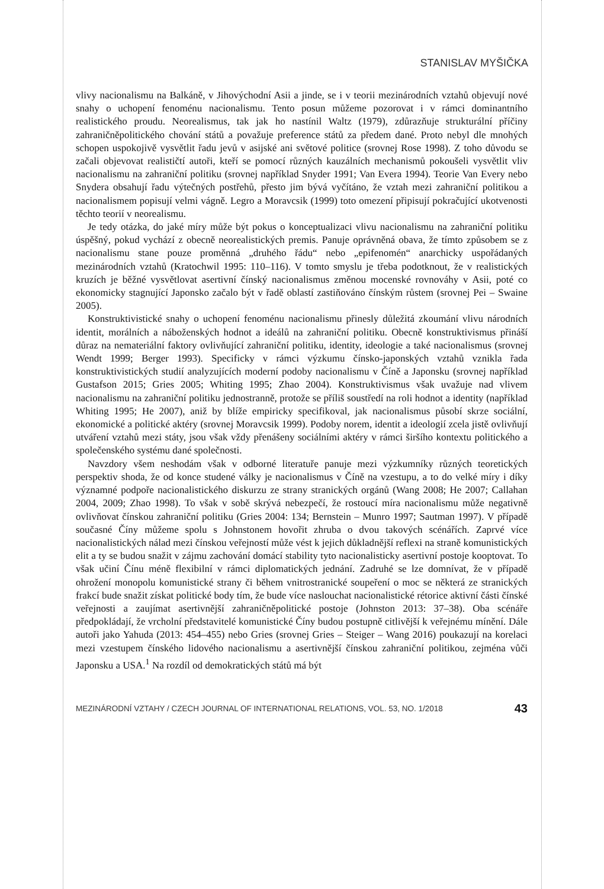STANISLAV MYŠIČKA
vlivy nacionalismu na Balkáně, v Jihovýchodní Asii a jinde, se i v teorii mezinárodních vztahů objevují nové snahy o uchopení fenoménu nacionalismu. Tento posun můžeme pozorovat i v rámci dominantního realistického proudu. Neorealismus, tak jak ho nastínil Waltz (1979), zdůrazňuje strukturální příčiny zahraničněpolitického chování států a považuje preference států za předem dané. Proto nebyl dle mnohých schopen uspokojivě vysvětlit řadu jevů v asijské ani světové politice (srovnej Rose 1998). Z toho důvodu se začali objevovat realističtí autoři, kteří se pomocí různých kauzálních mechanismů pokoušeli vysvětlit vliv nacionalismu na zahraniční politiku (srovnej například Snyder 1991; Van Evera 1994). Teorie Van Every nebo Snydera obsahují řadu výtečných postřehů, přesto jim bývá vyčítáno, že vztah mezi zahraniční politikou a nacionalismem popisují velmi vágně. Legro a Moravcsik (1999) toto omezení připisují pokračující ukotvenosti těchto teorií v neorealismu.
Je tedy otázka, do jaké míry může být pokus o konceptualizaci vlivu nacionalismu na zahraniční politiku úspěšný, pokud vychází z obecně neorealistických premis. Panuje oprávněná obava, že tímto způsobem se z nacionalismu stane pouze proměnná „druhého řádu“ nebo „epifenomén“ anarchicky uspořádaných mezinárodních vztahů (Kratochwil 1995: 110–116). V tomto smyslu je třeba podotknout, že v realistických kruzích je běžné vysvětlovat asertivní čínský nacionalismus změnou mocenské rovnováhy v Asii, poté co ekonomicky stagnující Japonsko začalo být v řadě oblastí zastiňováno čínským růstem (srovnej Pei – Swaine 2005).
Konstruktivistické snahy o uchopení fenoménu nacionalismu přinesly důležitá zkoumání vlivu národních identit, morálních a náboženských hodnot a ideálů na zahraniční politiku. Obecně konstruktivismus přináší důraz na nemateriální faktory ovlivňující zahraniční politiku, identity, ideologie a také nacionalismus (srovnej Wendt 1999; Berger 1993). Specificky v rámci výzkumu čínsko-japonských vztahů vznikla řada konstruktivistických studií analyzujících moderní podoby nacionalismu v Číně a Japonsku (srovnej například Gustafson 2015; Gries 2005; Whiting 1995; Zhao 2004). Konstruktivismus však uvažuje nad vlivem nacionalismu na zahraniční politiku jednostranně, protože se příliš soustředí na roli hodnot a identity (například Whiting 1995; He 2007), aniž by blíže empiricky specifikoval, jak nacionalismus působí skrze sociální, ekonomické a politické aktéry (srovnej Moravcsik 1999). Podoby norem, identit a ideologií zcela jistě ovlivňují utváření vztahů mezi státy, jsou však vždy přenášeny sociálními aktéry v rámci širšího kontextu politického a společenského systému dané společnosti.
Navzdory všem neshodám však v odborné literatuře panuje mezi výzkumníky různých teoretických perspektiv shoda, že od konce studené války je nacionalismus v Číně na vzestupu, a to do velké míry i díky významné podpoře nacionalistického diskurzu ze strany stranických orgánů (Wang 2008; He 2007; Callahan 2004, 2009; Zhao 1998). To však v sobě skrývá nebezpečí, že rostoucí míra nacionalismu může negativně ovlivňovat čínskou zahraniční politiku (Gries 2004: 134; Bernstein – Munro 1997; Sautman 1997). V případě současné Číny můžeme spolu s Johnstonem hovořit zhruba o dvou takových scénářích. Zaprvé více nacionalistických nálad mezi čínskou veřejností může vést k jejich důkladnější reflexi na straně komunistických elit a ty se budou snažit v zájmu zachování domácí stability tyto nacionalisticky asertivní postoje kooptovat. To však učiní Čínu méně flexibilní v rámci diplomatických jednání. Zadruhé se lze domnívat, že v případě ohrožení monopolu komunistické strany či během vnitrostranické soupeření o moc se některá ze stranických frakcí bude snažit získat politické body tím, že bude více naslouchat nacionalistické rétorice aktivní části čínské veřejnosti a zaujímat asertivnější zahraničněpolitické postoje (Johnston 2013: 37–38). Oba scénáře předpokládají, že vrcholní představitelé komunistické Číny budou postupně citlivější k veřejnému mínění. Dále autoři jako Yahuda (2013: 454–455) nebo Gries (srovnej Gries – Steiger – Wang 2016) poukazují na korelaci mezi vzestupem čínského lidového nacionalismu a asertivnější čínskou zahraniční politikou, zejména vůči Japonsku a USA.<sup>1</sup> Na rozdíl od demokratických států má být
MEZINÁRODNÍ VZTAHY / CZECH JOURNAL OF INTERNATIONAL RELATIONS, VOL. 53, NO. 1/2018 43